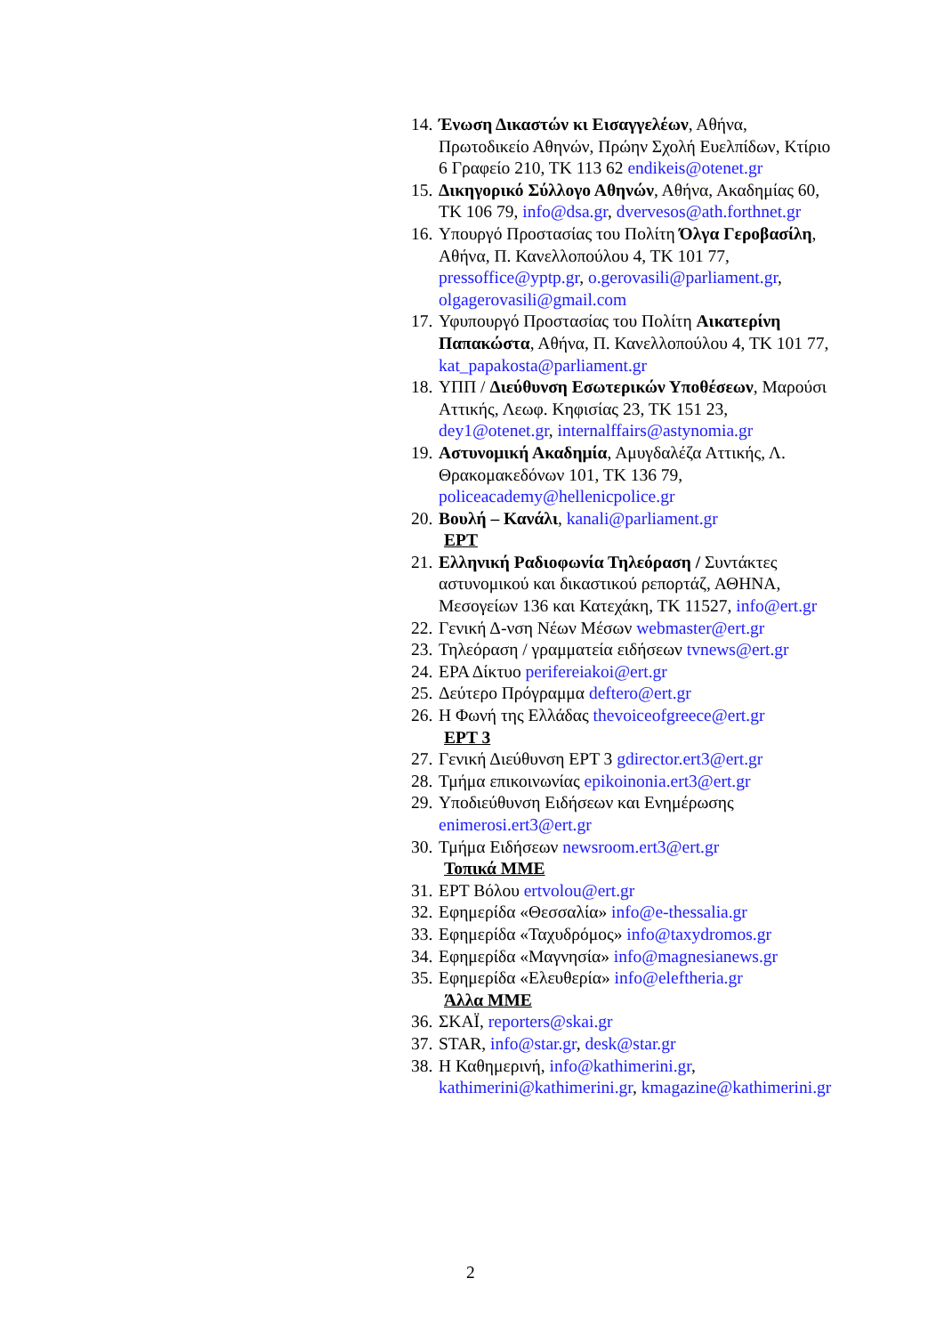14. Ένωση Δικαστών κι Εισαγγελέων, Αθήνα, Πρωτοδικείο Αθηνών, Πρώην Σχολή Ευελπίδων, Κτίριο 6 Γραφείο 210, ΤΚ 113 62 endikeis@otenet.gr
15. Δικηγορικό Σύλλογο Αθηνών, Αθήνα, Ακαδημίας 60, ΤΚ 106 79, info@dsa.gr, dvervesos@ath.forthnet.gr
16. Υπουργό Προστασίας του Πολίτη Όλγα Γεροβασίλη, Αθήνα, Π. Κανελλοπούλου 4, ΤΚ 101 77, pressoffice@yptp.gr, o.gerovasili@parliament.gr, olgagerovasili@gmail.com
17. Υφυπουργό Προστασίας του Πολίτη Αικατερίνη Παπακώστα, Αθήνα, Π. Κανελλοπούλου 4, ΤΚ 101 77, kat_papakosta@parliament.gr
18. ΥΠΠ / Διεύθυνση Εσωτερικών Υποθέσεων, Μαρούσι Αττικής, Λεωφ. Κηφισίας 23, ΤΚ 151 23, dey1@otenet.gr, internalffairs@astynomia.gr
19. Αστυνομική Ακαδημία, Αμυγδαλέζα Αττικής, Λ. Θρακομακεδόνων 101, ΤΚ 136 79, policeacademy@hellenicpolice.gr
20. Βουλή – Κανάλι, kanali@parliament.gr
ΕΡΤ
21. Ελληνική Ραδιοφωνία Τηλεόραση / Συντάκτες αστυνομικού και δικαστικού ρεπορτάζ, ΑΘΗΝΑ, Μεσογείων 136 και Κατεχάκη, ΤΚ 11527, info@ert.gr
22. Γενική Δ-νση Νέων Μέσων webmaster@ert.gr
23. Τηλεόραση / γραμματεία ειδήσεων tvnews@ert.gr
24. ΕΡΑ Δίκτυο perifereiakoi@ert.gr
25. Δεύτερο Πρόγραμμα deftero@ert.gr
26. Η Φωνή της Ελλάδας thevoiceofgreece@ert.gr
ΕΡΤ 3
27. Γενική Διεύθυνση ΕΡΤ 3 gdirector.ert3@ert.gr
28. Τμήμα επικοινωνίας epikoinonia.ert3@ert.gr
29. Υποδιεύθυνση Ειδήσεων και Ενημέρωσης enimerosi.ert3@ert.gr
30. Τμήμα Ειδήσεων newsroom.ert3@ert.gr
Τοπικά ΜΜΕ
31. ΕΡΤ Βόλου ertvolou@ert.gr
32. Εφημερίδα «Θεσσαλία» info@e-thessalia.gr
33. Εφημερίδα «Ταχυδρόμος» info@taxydromos.gr
34. Εφημερίδα «Μαγνησία» info@magnesianews.gr
35. Εφημερίδα «Ελευθερία» info@eleftheria.gr
Άλλα ΜΜΕ
36. ΣΚΑΪ, reporters@skai.gr
37. STAR, info@star.gr, desk@star.gr
38. Η Καθημερινή, info@kathimerini.gr, kathimerini@kathimerini.gr, kmagazine@kathimerini.gr
2